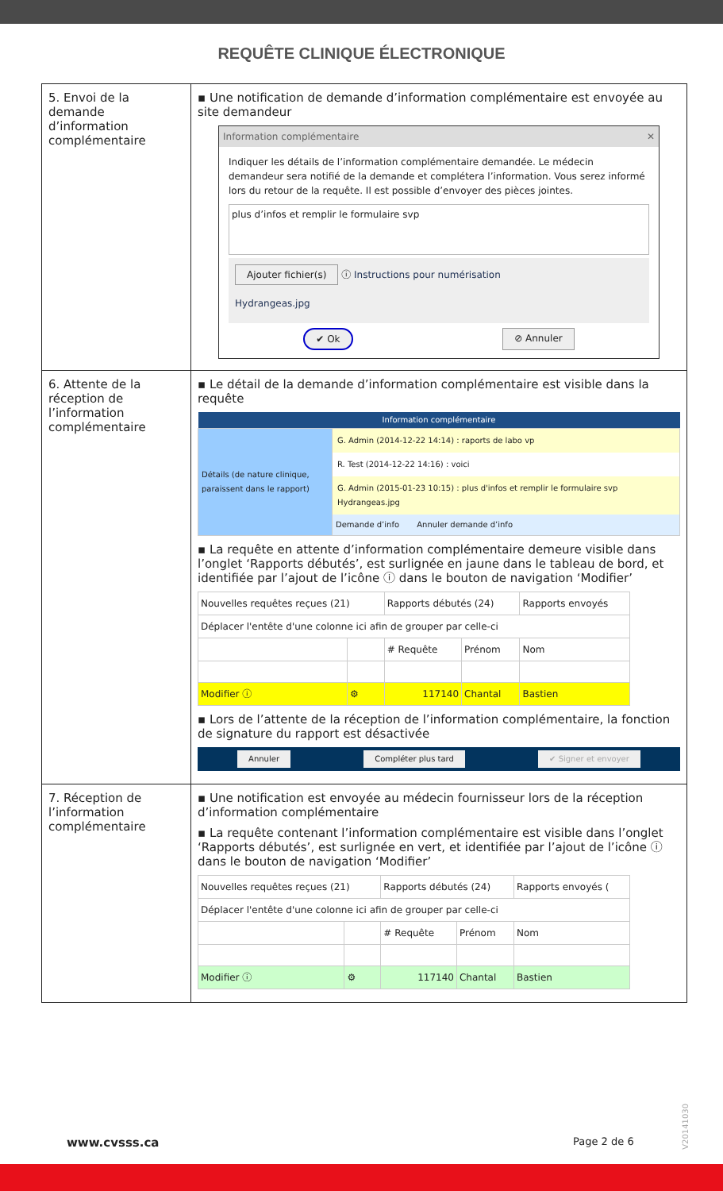REQUÊTE CLINIQUE ÉLECTRONIQUE
| 5. Envoi de la demande d’information complémentaire | ▪ Une notification de demande d’information complémentaire est envoyée au site demandeur Information complémentaire ✕ Indiquer les détails de l’information complémentaire demandée. Le médecin demandeur sera notifié de la demande et complétera l’information. Vous serez informé lors du retour de la requête. Il est possible d’envoyer des pièces jointes. plus d’infos et remplir le formulaire svp Ajouter fichier(s) ⓘ Instructions pour numérisation Hydrangeas.jpg ✔ Ok ⊘ Annuler |
| 6. Attente de la réception de l’information complémentaire | ▪ Le détail de la demande d’information complémentaire est visible dans la requête / Information complémentaire / / / --- / --- / / Détails (de nature clinique, paraissent dans le rapport) / G. Admin (2014-12-22 14:14) : raports de labo vp R. Test (2014-12-22 14:16) : voici G. Admin (2015-01-23 10:15) : plus d'infos et remplir le formulaire svp Hydrangeas.jpg Demande d’info Annuler demande d’info / ▪ La requête en attente d’information complémentaire demeure visible dans l’onglet ‘Rapports débutés’, est surlignée en jaune dans le tableau de bord, et identifiée par l’ajout de l’icône ⓘ dans le bouton de navigation ‘Modifier’ / Nouvelles requêtes reçues (21) / / Rapports débutés (24) / / Rapports envoyés / / Déplacer l'entête d'une colonne ici afin de grouper par celle-ci / / / / / / / / # Requête / Prénom / Nom / / Modifier ⓘ / ⚙ / 117140 / Chantal / Bastien / ▪ Lors de l’attente de la réception de l’information complémentaire, la fonction de signature du rapport est désactivée Annuler Compléter plus tard ✔ Signer et envoyer |
| 7. Réception de l’information complémentaire | ▪ Une notification est envoyée au médecin fournisseur lors de la réception d’information complémentaire ▪ La requête contenant l’information complémentaire est visible dans l’onglet ‘Rapports débutés’, est surlignée en vert, et identifiée par l’ajout de l’icône ⓘ dans le bouton de navigation ‘Modifier’ / Nouvelles requêtes reçues (21) / / Rapports débutés (24) / / Rapports envoyés ( / / Déplacer l'entête d'une colonne ici afin de grouper par celle-ci / / / / / / / / # Requête / Prénom / Nom / / Modifier ⓘ / ⚙ / 117140 / Chantal / Bastien / |
www.cvsss.ca Page 2 de 6
V20141030